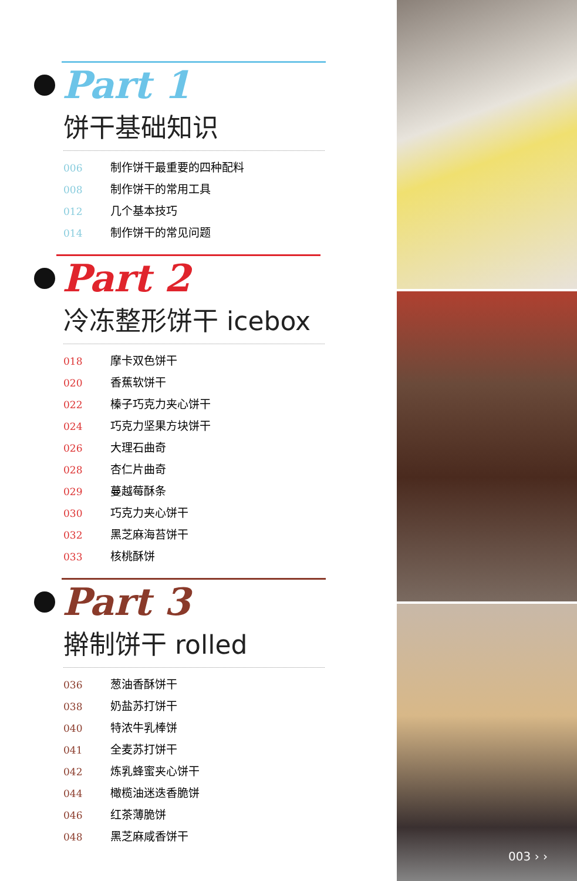Part 1
饼干基础知识
006 制作饼干最重要的四种配料
008 制作饼干的常用工具
012 几个基本技巧
014 制作饼干的常见问题
Part 2
冷冻整形饼干 icebox
018 摩卡双色饼干
020 香蕉软饼干
022 榛子巧克力夹心饼干
024 巧克力坚果方块饼干
026 大理石曲奇
028 杏仁片曲奇
029 蔓越莓酥条
030 巧克力夹心饼干
032 黑芝麻海苔饼干
033 核桃酥饼
Part 3
擀制饼干 rolled
036 葱油香酥饼干
038 奶盐苏打饼干
040 特浓牛乳棒饼
041 全麦苏打饼干
042 炼乳蜂蜜夹心饼干
044 橄榄油迷迭香脆饼
046 红茶薄脆饼
048 黑芝麻咸香饼干
003 › ›